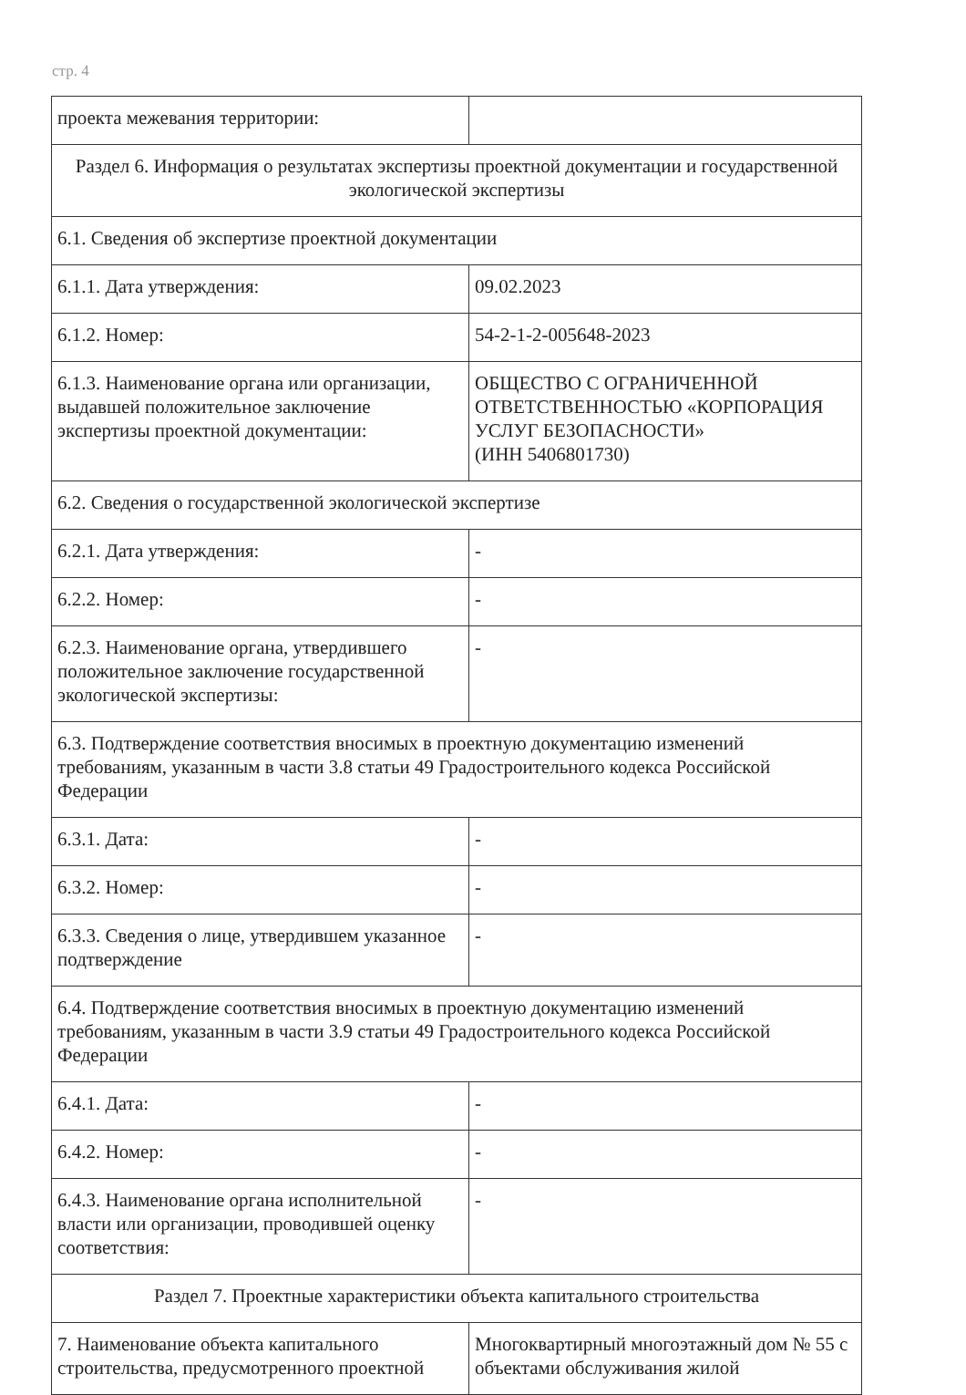стр. 4
| проекта межевания территории: | |
| Раздел 6. Информация о результатах экспертизы проектной документации и государственной экологической экспертизы | |
| 6.1. Сведения об экспертизе проектной документации | |
| 6.1.1. Дата утверждения: | 09.02.2023 |
| 6.1.2. Номер: | 54-2-1-2-005648-2023 |
| 6.1.3. Наименование органа или организации, выдавшей положительное заключение экспертизы проектной документации: | ОБЩЕСТВО С ОГРАНИЧЕННОЙ ОТВЕТСТВЕННОСТЬЮ «КОРПОРАЦИЯ УСЛУГ БЕЗОПАСНОСТИ» (ИНН 5406801730) |
| 6.2. Сведения о государственной экологической экспертизе | |
| 6.2.1. Дата утверждения: | - |
| 6.2.2. Номер: | - |
| 6.2.3. Наименование органа, утвердившего положительное заключение государственной экологической экспертизы: | - |
| 6.3. Подтверждение соответствия вносимых в проектную документацию изменений требованиям, указанным в части 3.8 статьи 49 Градостроительного кодекса Российской Федерации | |
| 6.3.1. Дата: | - |
| 6.3.2. Номер: | - |
| 6.3.3. Сведения о лице, утвердившем указанное подтверждение | - |
| 6.4. Подтверждение соответствия вносимых в проектную документацию изменений требованиям, указанным в части 3.9 статьи 49 Градостроительного кодекса Российской Федерации | |
| 6.4.1. Дата: | - |
| 6.4.2. Номер: | - |
| 6.4.3. Наименование органа исполнительной власти или организации, проводившей оценку соответствия: | - |
| Раздел 7. Проектные характеристики объекта капитального строительства | |
| 7. Наименование объекта капитального строительства, предусмотренного проектной | Многоквартирный многоэтажный дом № 55 с объектами обслуживания жилой |